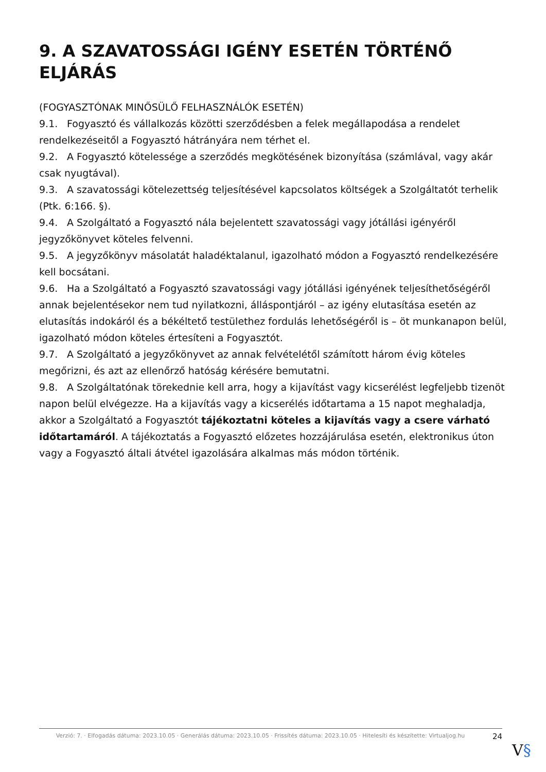9. A SZAVATOSSÁGI IGÉNY ESETÉN TÖRTÉNŐ ELJÁRÁS
(FOGYASZTÓNAK MINŐSÜLŐ FELHASZNÁLÓK ESETÉN)
9.1. Fogyasztó és vállalkozás közötti szerződésben a felek megállapodása a rendelet rendelkezéseitől a Fogyasztó hátrányára nem térhet el.
9.2. A Fogyasztó kötelessége a szerződés megkötésének bizonyítása (számlával, vagy akár csak nyugtával).
9.3. A szavatossági kötelezettség teljesítésével kapcsolatos költségek a Szolgáltatót terhelik (Ptk. 6:166. §).
9.4. A Szolgáltató a Fogyasztó nála bejelentett szavatossági vagy jótállási igényéről jegyzőkönyvet köteles felvenni.
9.5. A jegyzőkönyv másolatát haladéktalanul, igazolható módon a Fogyasztó rendelkezésére kell bocsátani.
9.6. Ha a Szolgáltató a Fogyasztó szavatossági vagy jótállási igényének teljesíthetőségéről annak bejelentésekor nem tud nyilatkozni, álláspontjáról – az igény elutasítása esetén az elutasítás indokáról és a békéltető testülethez fordulás lehetőségéről is – öt munkanapon belül, igazolható módon köteles értesíteni a Fogyasztót.
9.7. A Szolgáltató a jegyzőkönyvet az annak felvételétől számított három évig köteles megőrizni, és azt az ellenőrző hatóság kérésére bemutatni.
9.8. A Szolgáltatónak törekednie kell arra, hogy a kijavítást vagy kicserélést legfeljebb tizenöt napon belül elvégezze. Ha a kijavítás vagy a kicserélés időtartama a 15 napot meghaladja, akkor a Szolgáltató a Fogyasztót tájékoztatni köteles a kijavítás vagy a csere várható időtartamáról. A tájékoztatás a Fogyasztó előzetes hozzájárulása esetén, elektronikus úton vagy a Fogyasztó általi átvétel igazolására alkalmas más módon történik.
Verzió: 7. · Elfogadás dátuma: 2023.10.05 · Generálás dátuma: 2023.10.05 · Frissítés dátuma: 2023.10.05 · Hitelesíti és készítette: Virtualjog.hu
24
V§